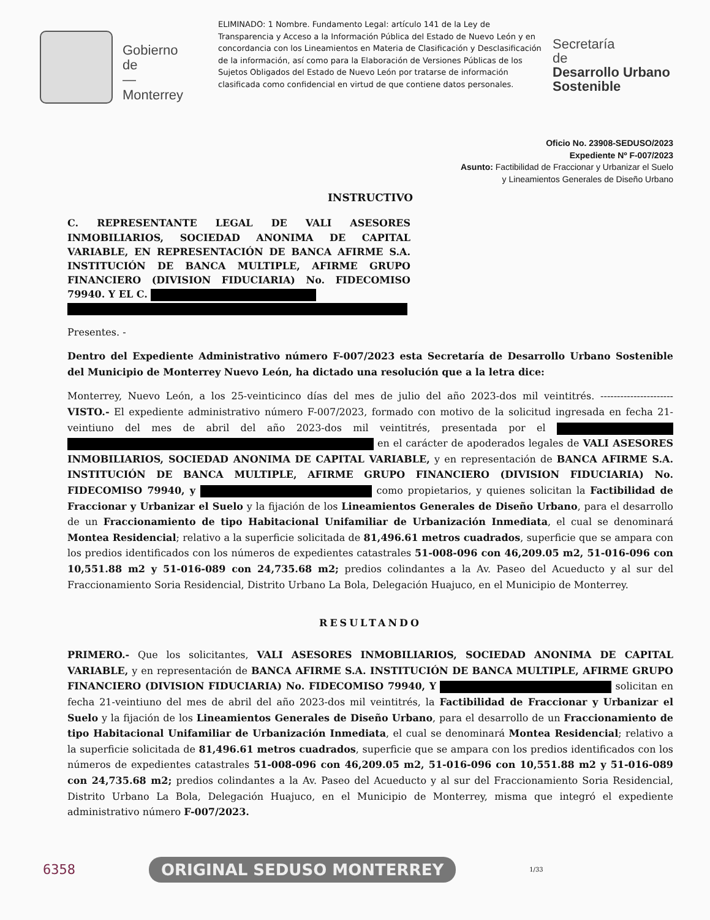Gobierno
de
—
Monterrey
ELIMINADO: 1 Nombre. Fundamento Legal: artículo 141 de la Ley de Transparencia y Acceso a la Información Pública del Estado de Nuevo León y en concordancia con los Lineamientos en Materia de Clasificación y Desclasificación de la información, así como para la Elaboración de Versiones Públicas de los Sujetos Obligados del Estado de Nuevo León por tratarse de información clasificada como confidencial en virtud de que contiene datos personales.
Secretaría
de
Desarrollo Urbano
Sostenible
Oficio No. 23908-SEDUSO/2023
Expediente Nº F-007/2023
Asunto: Factibilidad de Fraccionar y Urbanizar el Suelo
y Lineamientos Generales de Diseño Urbano
INSTRUCTIVO
C. REPRESENTANTE LEGAL DE VALI ASESORES INMOBILIARIOS, SOCIEDAD ANONIMA DE CAPITAL VARIABLE, EN REPRESENTACIÓN DE BANCA AFIRME S.A. INSTITUCIÓN DE BANCA MULTIPLE, AFIRME GRUPO FINANCIERO (DIVISION FIDUCIARIA) No. FIDECOMISO 79940. Y EL C.
Presentes. -
Dentro del Expediente Administrativo número F-007/2023 esta Secretaría de Desarrollo Urbano Sostenible del Municipio de Monterrey Nuevo León, ha dictado una resolución que a la letra dice:
Monterrey, Nuevo León, a los 25-veinticinco días del mes de julio del año 2023-dos mil veintitrés. ---------------------- VISTO.- El expediente administrativo número F-007/2023, formado con motivo de la solicitud ingresada en fecha 21-veintiuno del mes de abril del año 2023-dos mil veintitrés, presentada por el en el carácter de apoderados legales de VALI ASESORES INMOBILIARIOS, SOCIEDAD ANONIMA DE CAPITAL VARIABLE, y en representación de BANCA AFIRME S.A. INSTITUCIÓN DE BANCA MULTIPLE, AFIRME GRUPO FINANCIERO (DIVISION FIDUCIARIA) No. FIDECOMISO 79940, y como propietarios, y quienes solicitan la Factibilidad de Fraccionar y Urbanizar el Suelo y la fijación de los Lineamientos Generales de Diseño Urbano, para el desarrollo de un Fraccionamiento de tipo Habitacional Unifamiliar de Urbanización Inmediata, el cual se denominará Montea Residencial; relativo a la superficie solicitada de 81,496.61 metros cuadrados, superficie que se ampara con los predios identificados con los números de expedientes catastrales 51-008-096 con 46,209.05 m2, 51-016-096 con 10,551.88 m2 y 51-016-089 con 24,735.68 m2; predios colindantes a la Av. Paseo del Acueducto y al sur del Fraccionamiento Soria Residencial, Distrito Urbano La Bola, Delegación Huajuco, en el Municipio de Monterrey.
RESULTANDO
PRIMERO.- Que los solicitantes, VALI ASESORES INMOBILIARIOS, SOCIEDAD ANONIMA DE CAPITAL VARIABLE, y en representación de BANCA AFIRME S.A. INSTITUCIÓN DE BANCA MULTIPLE, AFIRME GRUPO FINANCIERO (DIVISION FIDUCIARIA) No. FIDECOMISO 79940, Y solicitan en fecha 21-veintiuno del mes de abril del año 2023-dos mil veintitrés, la Factibilidad de Fraccionar y Urbanizar el Suelo y la fijación de los Lineamientos Generales de Diseño Urbano, para el desarrollo de un Fraccionamiento de tipo Habitacional Unifamiliar de Urbanización Inmediata, el cual se denominará Montea Residencial; relativo a la superficie solicitada de 81,496.61 metros cuadrados, superficie que se ampara con los predios identificados con los números de expedientes catastrales 51-008-096 con 46,209.05 m2, 51-016-096 con 10,551.88 m2 y 51-016-089 con 24,735.68 m2; predios colindantes a la Av. Paseo del Acueducto y al sur del Fraccionamiento Soria Residencial, Distrito Urbano La Bola, Delegación Huajuco, en el Municipio de Monterrey, misma que integró el expediente administrativo número F-007/2023.
6358 ORIGINAL SEDUSO MONTERREY 1/33